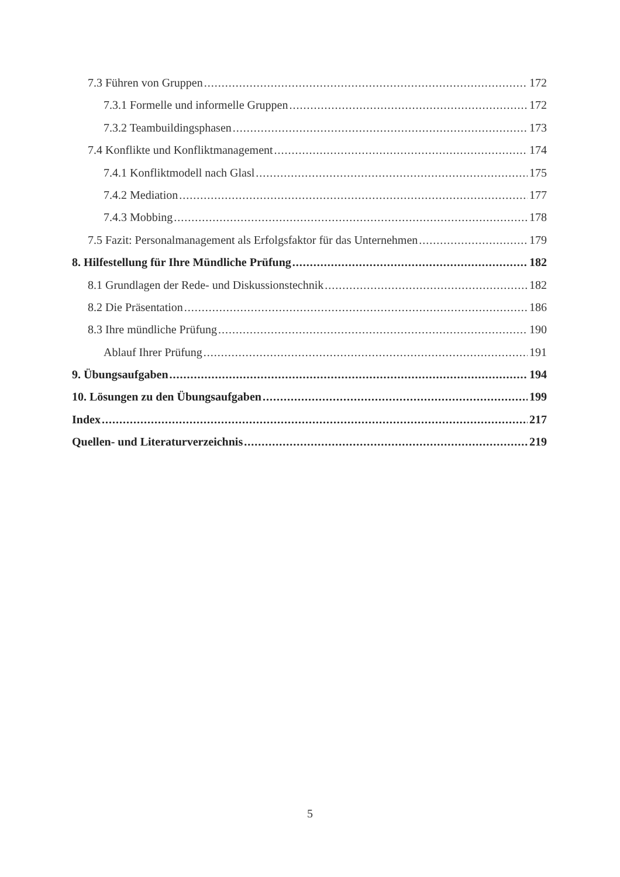7.3 Führen von Gruppen 172
7.3.1 Formelle und informelle Gruppen 172
7.3.2 Teambuildingsphasen 173
7.4 Konflikte und Konfliktmanagement 174
7.4.1 Konfliktmodell nach Glasl 175
7.4.2 Mediation 177
7.4.3 Mobbing 178
7.5 Fazit: Personalmanagement als Erfolgsfaktor für das Unternehmen 179
8. Hilfestellung für Ihre Mündliche Prüfung 182
8.1 Grundlagen der Rede- und Diskussionstechnik 182
8.2 Die Präsentation 186
8.3 Ihre mündliche Prüfung 190
Ablauf Ihrer Prüfung 191
9. Übungsaufgaben 194
10. Lösungen zu den Übungsaufgaben 199
Index 217
Quellen- und Literaturverzeichnis 219
5